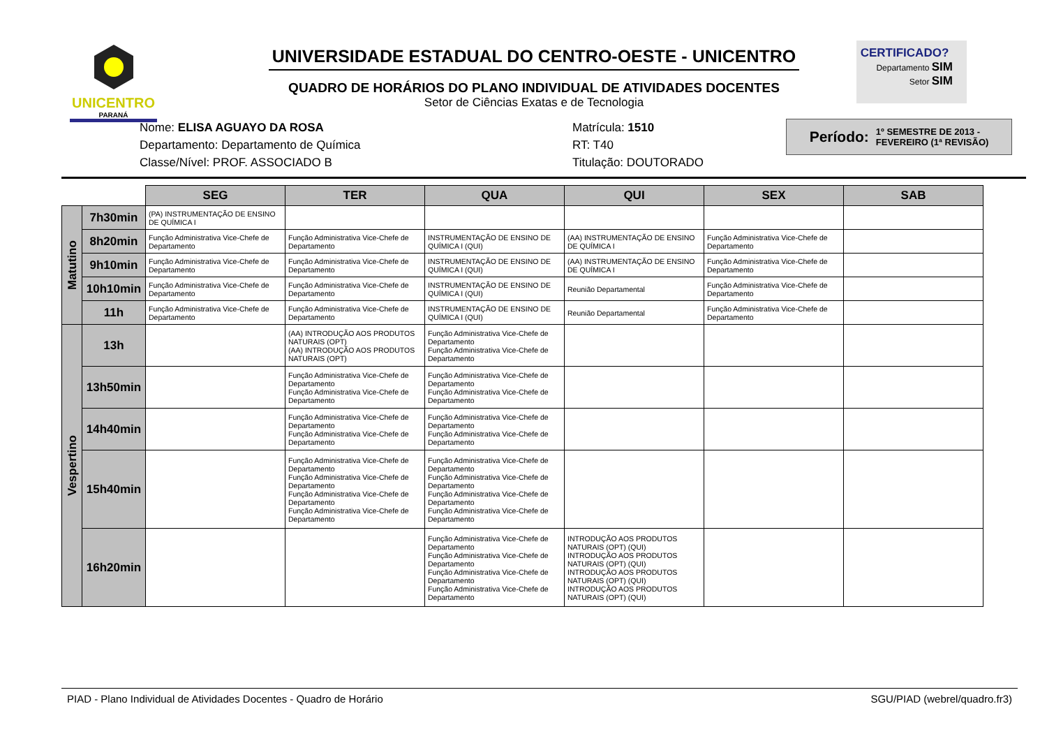UNICENTRO
PARANÁ
UNIVERSIDADE ESTADUAL DO CENTRO-OESTE - UNICENTRO
QUADRO DE HORÁRIOS DO PLANO INDIVIDUAL DE ATIVIDADES DOCENTES
Setor de Ciências Exatas e de Tecnologia
CERTIFICADO?
Departamento SIM
Setor SIM
Nome: ELISA AGUAYO DA ROSA
Departamento: Departamento de Química
Classe/Nível: PROF. ASSOCIADO B
Matrícula: 1510
RT: T40
Titulação: DOUTORADO
Período: 1º SEMESTRE DE 2013 -
FEVEREIRO (1ª REVISÃO)
| | | SEG | TER | QUA | QUI | SEX | SAB |
| Matutino | 7h30min | (PA) INSTRUMENTAÇÃO DE ENSINO DE QUÍMICA I | | | | | |
| | 8h20min | Função Administrativa Vice-Chefe de Departamento | Função Administrativa Vice-Chefe de Departamento | INSTRUMENTAÇÃO DE ENSINO DE QUÍMICA I (QUI) | (AA) INSTRUMENTAÇÃO DE ENSINO DE QUÍMICA I | Função Administrativa Vice-Chefe de Departamento | |
| | 9h10min | Função Administrativa Vice-Chefe de Departamento | Função Administrativa Vice-Chefe de Departamento | INSTRUMENTAÇÃO DE ENSINO DE QUÍMICA I (QUI) | (AA) INSTRUMENTAÇÃO DE ENSINO DE QUÍMICA I | Função Administrativa Vice-Chefe de Departamento | |
| | 10h10min | Função Administrativa Vice-Chefe de Departamento | Função Administrativa Vice-Chefe de Departamento | INSTRUMENTAÇÃO DE ENSINO DE QUÍMICA I (QUI) | Reunião Departamental | Função Administrativa Vice-Chefe de Departamento | |
| | 11h | Função Administrativa Vice-Chefe de Departamento | Função Administrativa Vice-Chefe de Departamento | INSTRUMENTAÇÃO DE ENSINO DE QUÍMICA I (QUI) | Reunião Departamental | Função Administrativa Vice-Chefe de Departamento | |
| Vespertino | 13h | | (AA) INTRODUÇÃO AOS PRODUTOS NATURAIS (OPT) (AA) INTRODUÇÃO AOS PRODUTOS NATURAIS (OPT) | Função Administrativa Vice-Chefe de Departamento Função Administrativa Vice-Chefe de Departamento | | | |
| | 13h50min | | Função Administrativa Vice-Chefe de Departamento Função Administrativa Vice-Chefe de Departamento | Função Administrativa Vice-Chefe de Departamento Função Administrativa Vice-Chefe de Departamento | | | |
| | 14h40min | | Função Administrativa Vice-Chefe de Departamento Função Administrativa Vice-Chefe de Departamento | Função Administrativa Vice-Chefe de Departamento Função Administrativa Vice-Chefe de Departamento | | | |
| | 15h40min | | Função Administrativa Vice-Chefe de Departamento Função Administrativa Vice-Chefe de Departamento Função Administrativa Vice-Chefe de Departamento Função Administrativa Vice-Chefe de Departamento | Função Administrativa Vice-Chefe de Departamento Função Administrativa Vice-Chefe de Departamento Função Administrativa Vice-Chefe de Departamento Função Administrativa Vice-Chefe de Departamento | | | |
| | 16h20min | | | Função Administrativa Vice-Chefe de Departamento Função Administrativa Vice-Chefe de Departamento Função Administrativa Vice-Chefe de Departamento Função Administrativa Vice-Chefe de Departamento | INTRODUÇÃO AOS PRODUTOS NATURAIS (OPT) (QUI) INTRODUÇÃO AOS PRODUTOS NATURAIS (OPT) (QUI) INTRODUÇÃO AOS PRODUTOS NATURAIS (OPT) (QUI) INTRODUÇÃO AOS PRODUTOS NATURAIS (OPT) (QUI) | | |
PIAD - Plano Individual de Atividades Docentes - Quadro de Horário SGU/PIAD (webrel/quadro.fr3)